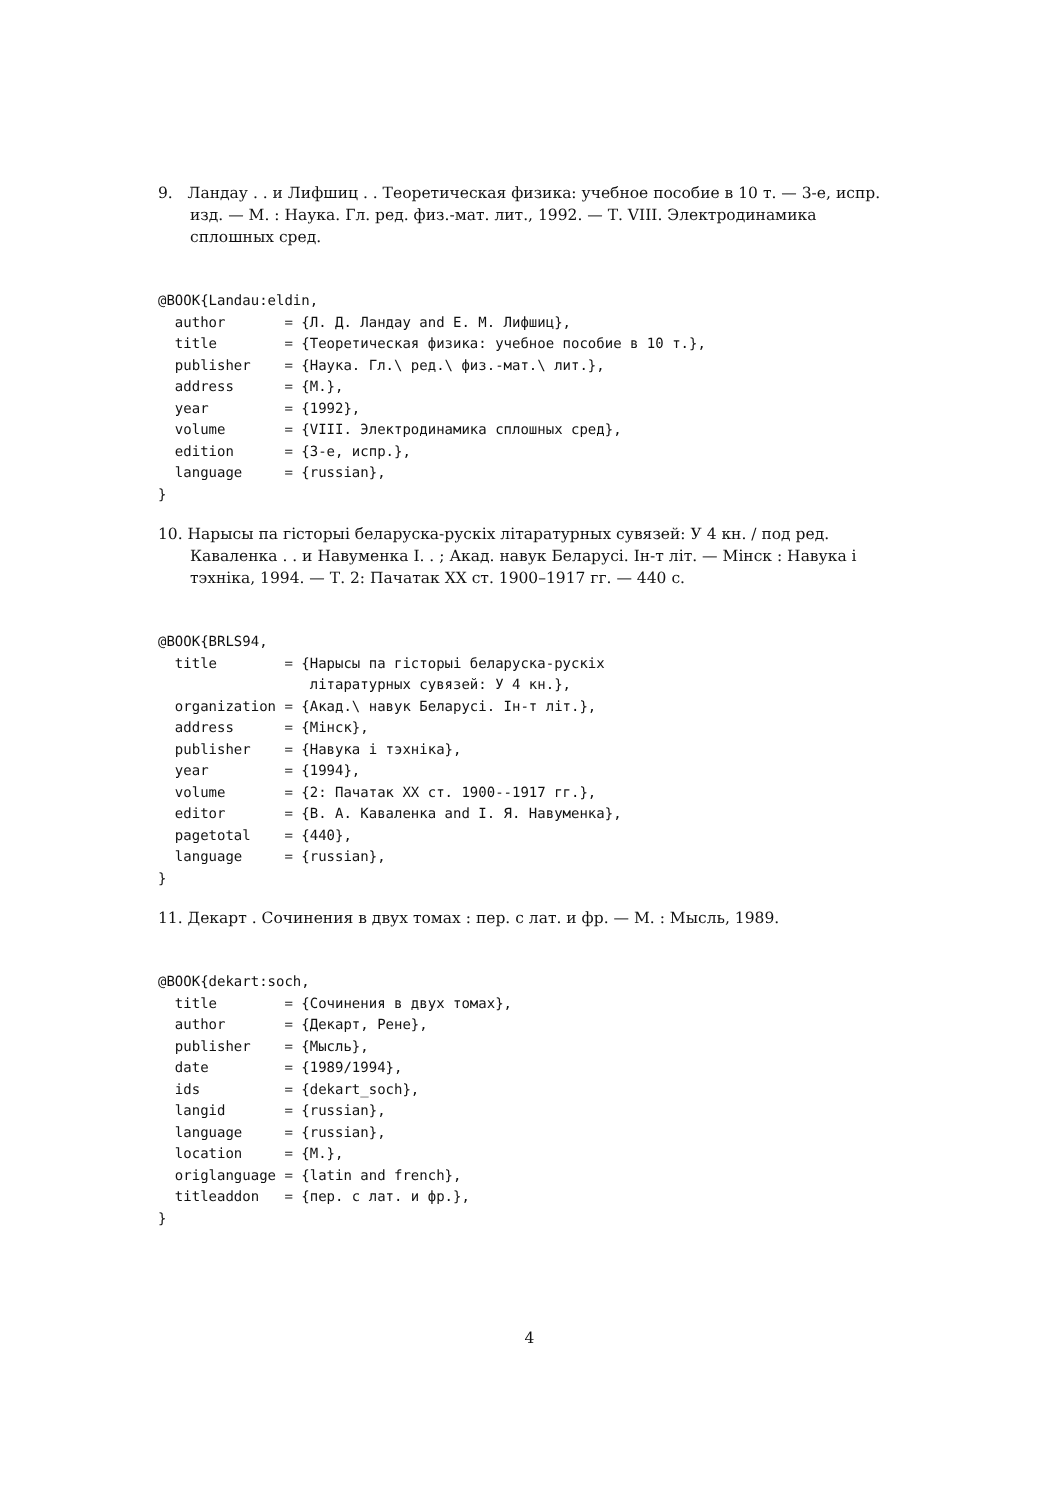9. Ландау . . и Лифшиц . . Теоретическая физика: учебное пособие в 10 т. — 3-е, испр. изд. — М. : Наука. Гл. ред. физ.-мат. лит., 1992. — Т. VIII. Электродинамика сплошных сред.
@BOOK{Landau:eldin,
  author       = {Л. Д. Ландау and Е. М. Лифшиц},
  title        = {Теоретическая физика: учебное пособие в 10 т.},
  publisher    = {Наука. Гл.\ ред.\ физ.-мат.\ лит.},
  address      = {М.},
  year         = {1992},
  volume       = {VIII. Электродинамика сплошных сред},
  edition      = {3-е, испр.},
  language     = {russian},
}
10. Нарысы па гісторыі беларуска-рускіх літаратурных сувязей: У 4 кн. / под ред. Каваленка . . и Навуменка І. . ; Акад. навук Беларусі. Ін-т літ. — Мінск : Навука і тэхніка, 1994. — Т. 2: Пачатак XX ст. 1900–1917 гг. — 440 с.
@BOOK{BRLS94,
  title        = {Нарысы па гісторыі беларуска-рускіх
                  літаратурных сувязей: У 4 кн.},
  organization = {Акад.\ навук Беларусі. Ін-т літ.},
  address      = {Мінск},
  publisher    = {Навука і тэхніка},
  year         = {1994},
  volume       = {2: Пачатак XX ст. 1900--1917 гг.},
  editor       = {В. А. Каваленка and І. Я. Навуменка},
  pagetotal    = {440},
  language     = {russian},
}
11. Декарт . Сочинения в двух томах : пер. с лат. и фр. — М. : Мысль, 1989.
@BOOK{dekart:soch,
  title        = {Сочинения в двух томах},
  author       = {Декарт, Рене},
  publisher    = {Мысль},
  date         = {1989/1994},
  ids          = {dekart_soch},
  langid       = {russian},
  language     = {russian},
  location     = {М.},
  origlanguage = {latin and french},
  titleaddon   = {пер. с лат. и фр.},
}
4